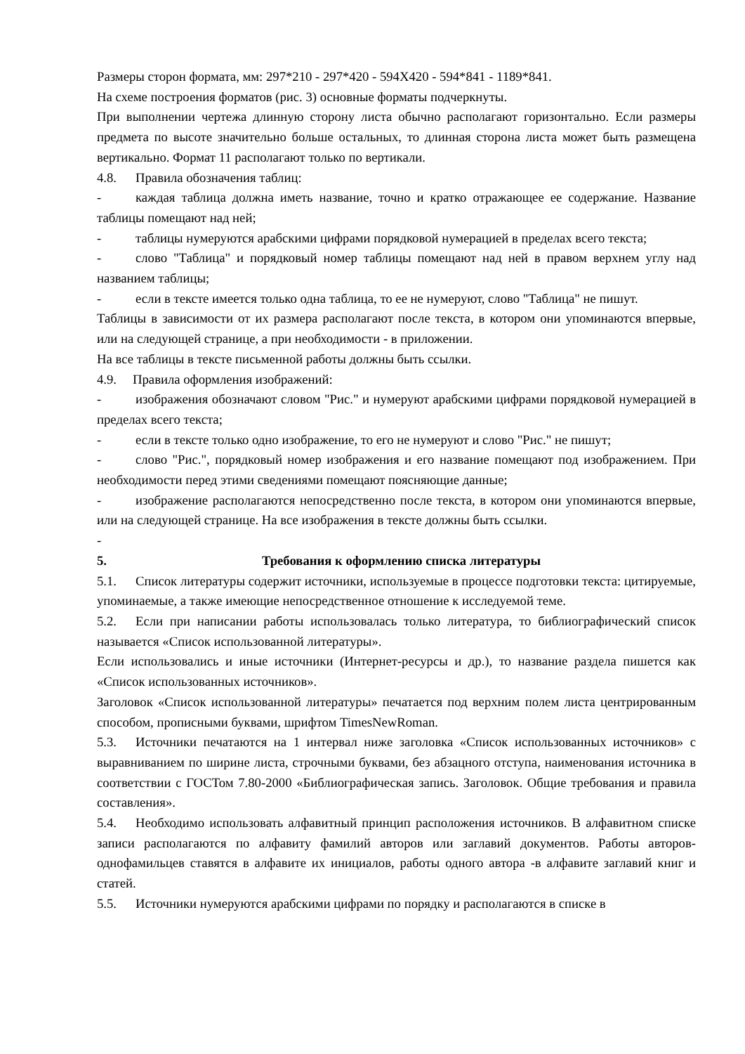Размеры сторон формата, мм: 297*210 - 297*420 - 594X420 - 594*841 - 1189*841.
На схеме построения форматов (рис. 3) основные форматы подчеркнуты.
При выполнении чертежа длинную сторону листа обычно располагают горизонтально. Если размеры предмета по высоте значительно больше остальных, то длинная сторона листа может быть размещена вертикально. Формат 11 располагают только по вертикали.
4.8. Правила обозначения таблиц:
- каждая таблица должна иметь название, точно и кратко отражающее ее содержание. Название таблицы помещают над ней;
- таблицы нумеруются арабскими цифрами порядковой нумерацией в пределах всего текста;
- слово "Таблица" и порядковый номер таблицы помещают над ней в правом верхнем углу над названием таблицы;
- если в тексте имеется только одна таблица, то ее не нумеруют, слово "Таблица" не пишут.
Таблицы в зависимости от их размера располагают после текста, в котором они упоминаются впервые, или на следующей странице, а при необходимости - в приложении.
На все таблицы в тексте письменной работы должны быть ссылки.
4.9. Правила оформления изображений:
- изображения обозначают словом "Рис." и нумеруют арабскими цифрами порядковой нумерацией в пределах всего текста;
- если в тексте только одно изображение, то его не нумеруют и слово "Рис." не пишут;
- слово "Рис.", порядковый номер изображения и его название помещают под изображением. При необходимости перед этими сведениями помещают поясняющие данные;
- изображение располагаются непосредственно после текста, в котором они упоминаются впервые, или на следующей странице. На все изображения в тексте должны быть ссылки.
-
5. Требования к оформлению списка литературы
5.1. Список литературы содержит источники, используемые в процессе подготовки текста: цитируемые, упоминаемые, а также имеющие непосредственное отношение к исследуемой теме.
5.2. Если при написании работы использовалась только литература, то библиографический список называется «Список использованной литературы».
Если использовались и иные источники (Интернет-ресурсы и др.), то название раздела пишется как «Список использованных источников».
Заголовок «Список использованной литературы» печатается под верхним полем листа центрированным способом, прописными буквами, шрифтом TimesNewRoman.
5.3. Источники печатаются на 1 интервал ниже заголовка «Список использованных источников» с выравниванием по ширине листа, строчными буквами, без абзацного отступа, наименования источника в соответствии с ГОСТом 7.80-2000 «Библиографическая запись. Заголовок. Общие требования и правила составления».
5.4. Необходимо использовать алфавитный принцип расположения источников. В алфавитном списке записи располагаются по алфавиту фамилий авторов или заглавий документов. Работы авторов-однофамильцев ставятся в алфавите их инициалов, работы одного автора -в алфавите заглавий книг и статей.
5.5. Источники нумеруются арабскими цифрами по порядку и располагаются в списке в